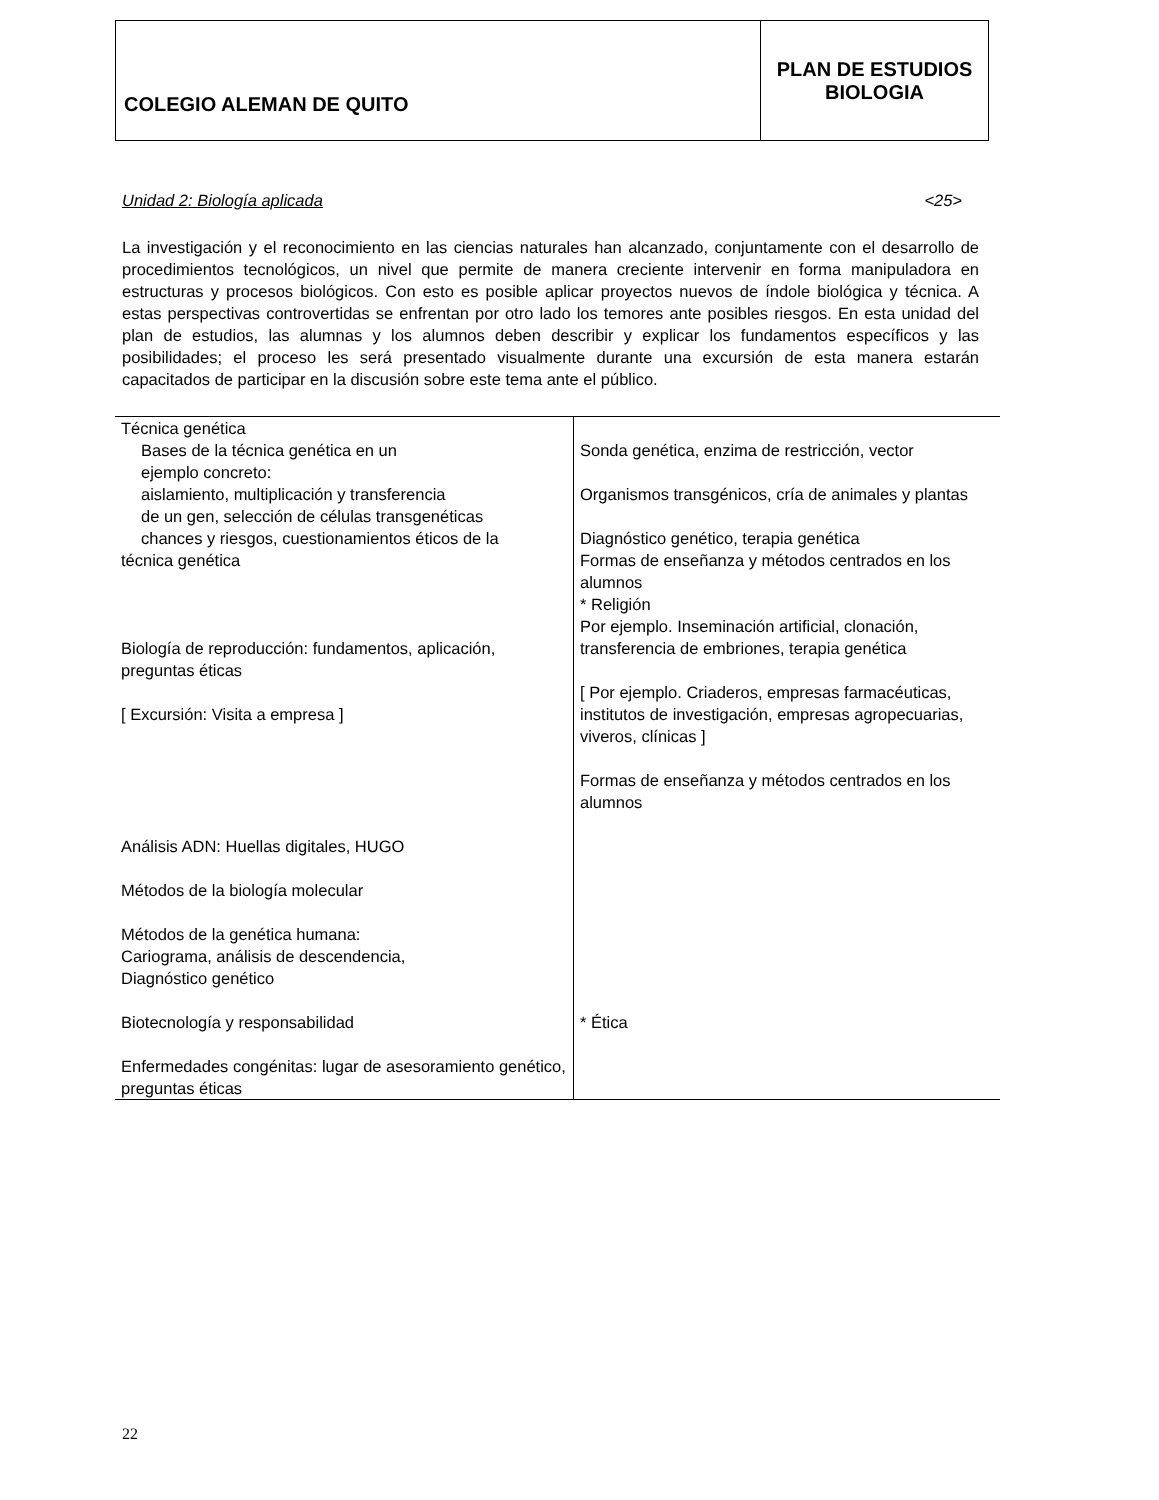| COLEGIO ALEMAN DE QUITO | PLAN DE ESTUDIOS BIOLOGIA |
Unidad 2: Biología aplicada <25>
La investigación y el reconocimiento en las ciencias naturales han alcanzado, conjuntamente con el desarrollo de procedimientos tecnológicos, un nivel que permite de manera creciente intervenir en forma manipuladora en estructuras y procesos biológicos. Con esto es posible aplicar proyectos nuevos de índole biológica y técnica. A estas perspectivas controvertidas se enfrentan por otro lado los temores ante posibles riesgos. En esta unidad del plan de estudios, las alumnas y los alumnos deben describir y explicar los fundamentos específicos y las posibilidades; el proceso les será presentado visualmente durante una excursión de esta manera estarán capacitados de participar en la discusión sobre este tema ante el público.
| Técnica genética Bases de la técnica genética en un ejemplo concreto: aislamiento, multiplicación y transferencia de un gen, selección de células transgenéticas chances y riesgos, cuestionamientos éticos de la técnica genética Biología de reproducción: fundamentos, aplicación, preguntas éticas [ Excursión: Visita a empresa ] Análisis ADN: Huellas digitales, HUGO Métodos de la biología molecular Métodos de la genética humana: Cariograma, análisis de descendencia, Diagnóstico genético Biotecnología y responsabilidad Enfermedades congénitas: lugar de asesoramiento genético, preguntas éticas | Sonda genética, enzima de restricción, vector Organismos transgénicos, cría de animales y plantas Diagnóstico genético, terapia genética Formas de enseñanza y métodos centrados en los alumnos * Religión Por ejemplo. Inseminación artificial, clonación, transferencia de embriones, terapia genética [ Por ejemplo. Criaderos, empresas farmacéuticas, institutos de investigación, empresas agropecuarias, viveros, clínicas ] Formas de enseñanza y métodos centrados en los alumnos * Ética |
22